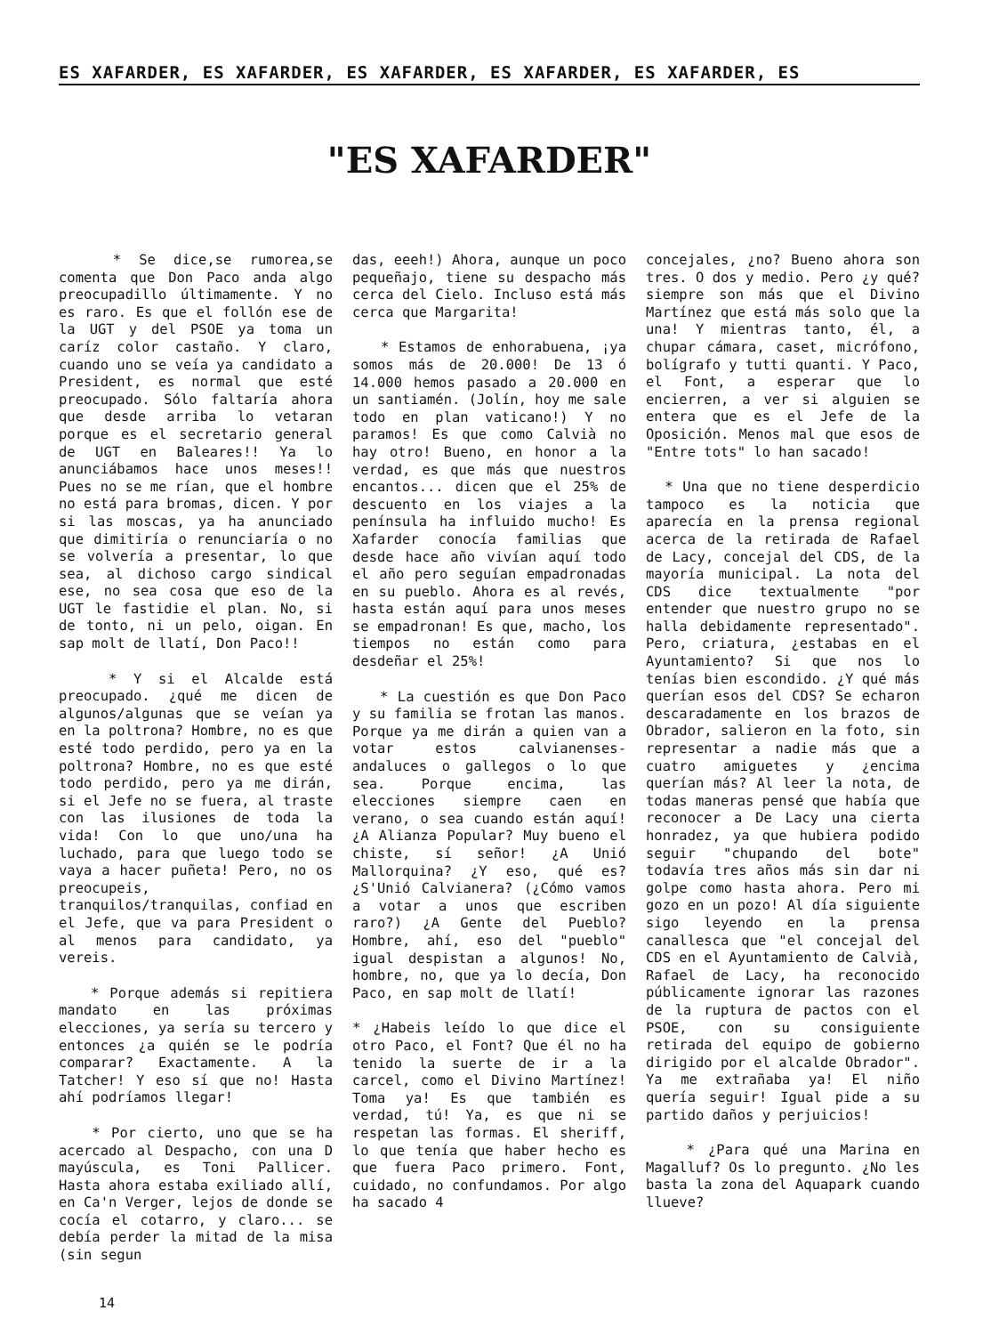ES XAFARDER, ES XAFARDER, ES XAFARDER, ES XAFARDER, ES XAFARDER, ES
"ES XAFARDER"
* Se dice,se rumorea,se comenta que Don Paco anda algo preocupadillo últimamente. Y no es raro. Es que el follón ese de la UGT y del PSOE ya toma un caríz color castaño. Y claro, cuando uno se veía ya candidato a President, es normal que esté preocupado. Sólo faltaría ahora que desde arriba lo vetaran porque es el secretario general de UGT en Baleares!! Ya lo anunciábamos hace unos meses!! Pues no se me rían, que el hombre no está para bromas, dicen. Y por si las moscas, ya ha anunciado que dimitiría o renunciaría o no se volvería a presentar, lo que sea, al dichoso cargo sindical ese, no sea cosa que eso de la UGT le fastidie el plan. No, si de tonto, ni un pelo, oigan. En sap molt de llatí, Don Paco!!
* Y si el Alcalde está preocupado. ¿qué me dicen de algunos/algunas que se veían ya en la poltrona? Hombre, no es que esté todo perdido, pero ya en la poltrona? Hombre, no es que esté todo perdido, pero ya me dirán, si el Jefe no se fuera, al traste con las ilusiones de toda la vida! Con lo que uno/una ha luchado, para que luego todo se vaya a hacer puñeta! Pero, no os preocupeis, tranquilos/tranquilas, confiad en el Jefe, que va para President o al menos para candidato, ya vereis.
* Porque además si repitiera mandato en las próximas elecciones, ya sería su tercero y entonces ¿a quién se le podría comparar? Exactamente. A la Tatcher! Y eso sí que no! Hasta ahí podríamos llegar!
* Por cierto, uno que se ha acercado al Despacho, con una D mayúscula, es Toni Pallicer. Hasta ahora estaba exiliado allí, en Ca'n Verger, lejos de donde se cocía el cotarro, y claro... se debía perder la mitad de la misa (sin segun
das, eeeh!) Ahora, aunque un poco pequeñajo, tiene su despacho más cerca del Cielo. Incluso está más cerca que Margarita!
* Estamos de enhorabuena, ¡ya somos más de 20.000! De 13 ó 14.000 hemos pasado a 20.000 en un santiamén. (Jolín, hoy me sale todo en plan vaticano!) Y no paramos! Es que como Calvià no hay otro! Bueno, en honor a la verdad, es que más que nuestros encantos... dicen que el 25% de descuento en los viajes a la península ha influido mucho! Es Xafarder conocía familias que desde hace año vivían aquí todo el año pero seguían empadronadas en su pueblo. Ahora es al revés, hasta están aquí para unos meses se empadronan! Es que, macho, los tiempos no están como para desdeñar el 25%!
* La cuestión es que Don Paco y su familia se frotan las manos. Porque ya me dirán a quien van a votar estos calvianenses-andaluces o gallegos o lo que sea. Porque encima, las elecciones siempre caen en verano, o sea cuando están aquí! ¿A Alianza Popular? Muy bueno el chiste, sí señor! ¿A Unió Mallorquina? ¿Y eso, qué es? ¿S'Unió Calvianera? (¿Cómo vamos a votar a unos que escriben raro?) ¿A Gente del Pueblo? Hombre, ahí, eso del "pueblo" igual despistan a algunos! No, hombre, no, que ya lo decía, Don Paco, en sap molt de llatí!
* ¿Habeis leído lo que dice el otro Paco, el Font? Que él no ha tenido la suerte de ir a la carcel, como el Divino Martínez! Toma ya! Es que también es verdad, tú! Ya, es que ni se respetan las formas. El sheriff, lo que tenía que haber hecho es que fuera Paco primero. Font, cuidado, no confundamos. Por algo ha sacado 4
concejales, ¿no? Bueno ahora son tres. O dos y medio. Pero ¿y qué? siempre son más que el Divino Martínez que está más solo que la una! Y mientras tanto, él, a chupar cámara, caset, micrófono, bolígrafo y tutti quanti. Y Paco, el Font, a esperar que lo encierren, a ver si alguien se entera que es el Jefe de la Oposición. Menos mal que esos de "Entre tots" lo han sacado!
* Una que no tiene desperdicio tampoco es la noticia que aparecía en la prensa regional acerca de la retirada de Rafael de Lacy, concejal del CDS, de la mayoría municipal. La nota del CDS dice textualmente "por entender que nuestro grupo no se halla debidamente representado". Pero, criatura, ¿estabas en el Ayuntamiento? Si que nos lo tenías bien escondido. ¿Y qué más querían esos del CDS? Se echaron descaradamente en los brazos de Obrador, salieron en la foto, sin representar a nadie más que a cuatro amiguetes y ¿encima querían más? Al leer la nota, de todas maneras pensé que había que reconocer a De Lacy una cierta honradez, ya que hubiera podido seguir "chupando del bote" todavía tres años más sin dar ni golpe como hasta ahora. Pero mi gozo en un pozo! Al día siguiente sigo leyendo en la prensa canallesca que "el concejal del CDS en el Ayuntamiento de Calvià, Rafael de Lacy, ha reconocido públicamente ignorar las razones de la ruptura de pactos con el PSOE, con su consiguiente retirada del equipo de gobierno dirigido por el alcalde Obrador". Ya me extrañaba ya! El niño quería seguir! Igual pide a su partido daños y perjuicios!
* ¿Para qué una Marina en Magalluf? Os lo pregunto. ¿No les basta la zona del Aquapark cuando llueve?
14